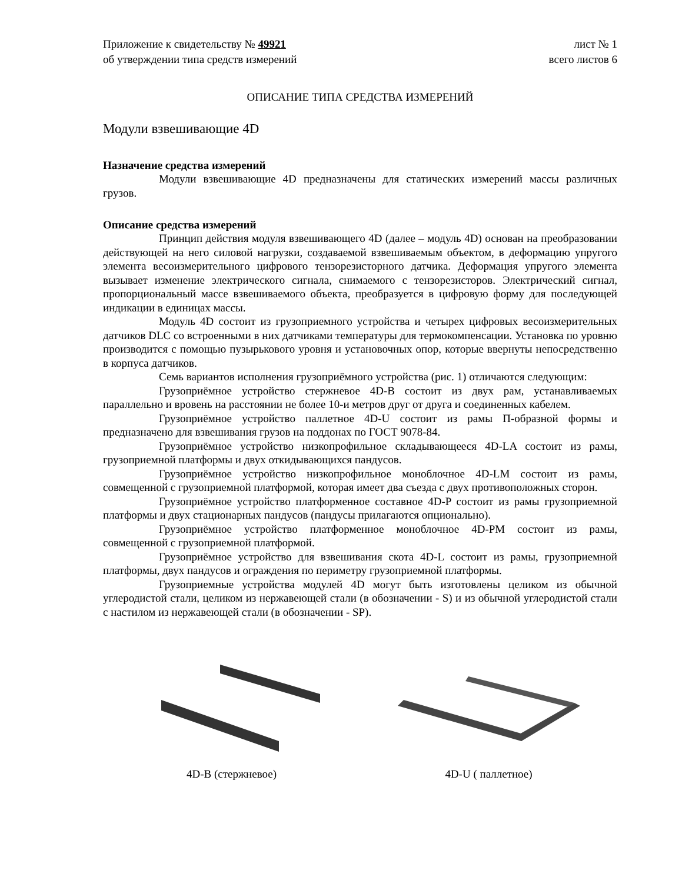Приложение к свидетельству № 49921
об утверждении типа средств измерений
лист № 1
всего листов 6
ОПИСАНИЕ ТИПА СРЕДСТВА ИЗМЕРЕНИЙ
Модули взвешивающие 4D
Назначение средства измерений
Модули взвешивающие 4D предназначены для статических измерений массы различных грузов.
Описание средства измерений
Принцип действия модуля взвешивающего 4D (далее – модуль 4D) основан на преобразовании действующей на него силовой нагрузки, создаваемой взвешиваемым объектом, в деформацию упругого элемента весоизмерительного цифрового тензорезисторного датчика. Деформация упругого элемента вызывает изменение электрического сигнала, снимаемого с тензорезисторов. Электрический сигнал, пропорциональный массе взвешиваемого объекта, преобразуется в цифровую форму для последующей индикации в единицах массы.
Модуль 4D состоит из грузоприемного устройства и четырех цифровых весоизмерительных датчиков DLC со встроенными в них датчиками температуры для термокомпенсации. Установка по уровню производится с помощью пузырькового уровня и установочных опор, которые ввернуты непосредственно в корпуса датчиков.
Семь вариантов исполнения грузоприёмного устройства (рис. 1) отличаются следующим:
Грузоприёмное устройство стержневое 4D-B состоит из двух рам, устанавливаемых параллельно и вровень на расстоянии не более 10-и метров друг от друга и соединенных кабелем.
Грузоприёмное устройство паллетное 4D-U состоит из рамы П-образной формы и предназначено для взвешивания грузов на поддонах по ГОСТ 9078-84.
Грузоприёмное устройство низкопрофильное складывающееся 4D-LA состоит из рамы, грузоприемной платформы и двух откидывающихся пандусов.
Грузоприёмное устройство низкопрофильное моноблочное 4D-LM состоит из рамы, совмещенной с грузоприемной платформой, которая имеет два съезда с двух противоположных сторон.
Грузоприёмное устройство платформенное составное 4D-P состоит из рамы грузоприемной платформы и двух стационарных пандусов (пандусы прилагаются опционально).
Грузоприёмное устройство платформенное моноблочное 4D-PM состоит из рамы, совмещенной с грузоприемной платформой.
Грузоприёмное устройство для взвешивания скота 4D-L состоит из рамы, грузоприемной платформы, двух пандусов и ограждения по периметру грузоприемной платформы.
Грузоприемные устройства модулей 4D могут быть изготовлены целиком из обычной углеродистой стали, целиком из нержавеющей стали (в обозначении - S) и из обычной углеродистой стали с настилом из нержавеющей стали (в обозначении - SP).
4D-B (стержневое) 4D-U ( паллетное)